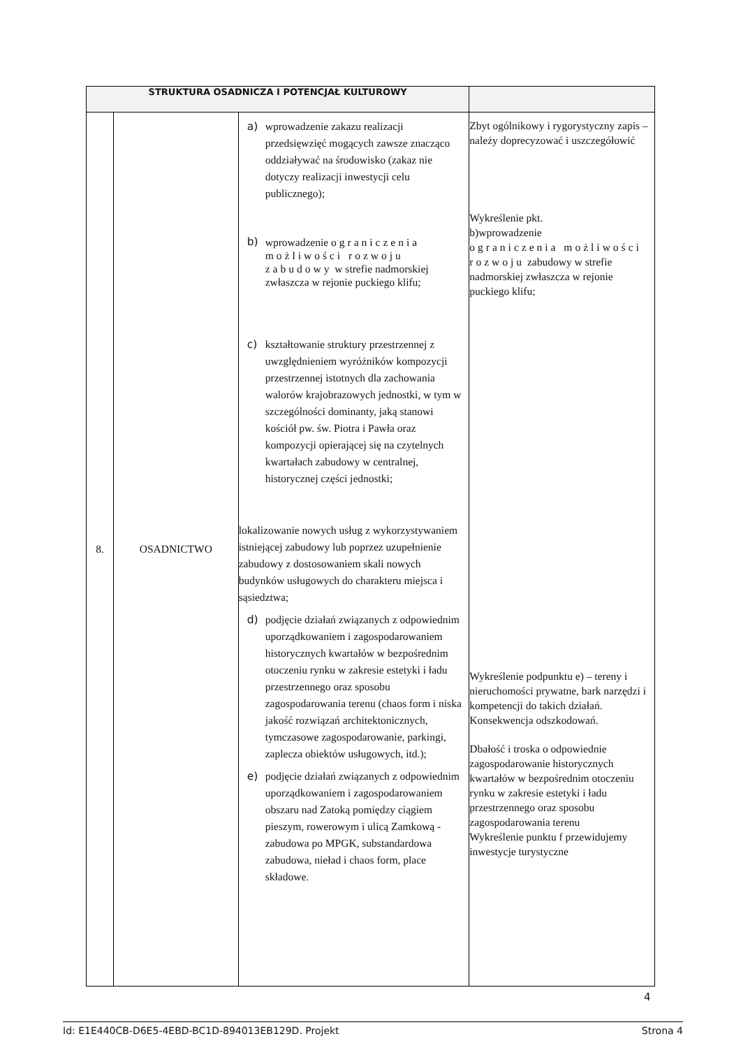| STRUKTURA OSADNICZA I POTENCJAŁ KULTUROWY | | | |
| --- | --- | --- | --- |
| 8. | OSADNICTWO | a) wprowadzenie zakazu realizacji przedsięwzięć mogących zawsze znacząco oddziaływać na środowisko (zakaz nie dotyczy realizacji inwestycji celu publicznego); b) wprowadzenie ograniczenia możliwości rozwoju zabudowy w strefie nadmorskiej zwłaszcza w rejonie puckiego klifu; c) kształtowanie struktury przestrzennej z uwzględnieniem wyróżników kompozycji przestrzennej istotnych dla zachowania walorów krajobrazowych jednostki, w tym w szczególności dominanty, jaką stanowi kościół pw. św. Piotra i Pawła oraz kompozycji opierającej się na czytelnych kwartałach zabudowy w centralnej, historycznej części jednostki; lokalizowanie nowych usług z wykorzystywaniem istniejącej zabudowy lub poprzez uzupełnienie zabudowy z dostosowaniem skali nowych budynków usługowych do charakteru miejsca i sąsiedztwa; d) podjęcie działań związanych z odpowiednim uporządkowaniem i zagospodarowaniem historycznych kwartałów w bezpośrednim otoczeniu rynku w zakresie estetyki i ładu przestrzennego oraz sposobu zagospodarowania terenu (chaos form i niska jakość rozwiązań architektonicznych, tymczasowe zagospodarowanie, parkingi, zaplecza obiektów usługowych, itd.); e) podjęcie działań związanych z odpowiednim uporządkowaniem i zagospodarowaniem obszaru nad Zatoką pomiędzy ciągiem pieszym, rowerowym i ulicą Zamkową - zabudowa po MPGK, substandardowa zabudowa, nieład i chaos form, place składowe. | Zbyt ogólnikowy i rygorystyczny zapis – należy doprecyzować i uszczegółowić Wykreślenie pkt. b)wprowadzenie ograniczenia możliwości rozwoju zabudowy w strefie nadmorskiej zwłaszcza w rejonie puckiego klifu; Wykreślenie podpunktu e) – tereny i nieruchomości prywatne, bark narzędzi i kompetencji do takich działań. Konsekwencja odszkodowań. Dbałość i troska o odpowiednie zagospodarowanie historycznych kwartałów w bezpośrednim otoczeniu rynku w zakresie estetyki i ładu przestrzennego oraz sposobu zagospodarowania terenu Wykreślenie punktu f przewidujemy inwestycje turystyczne |
4
Id: E1E440CB-D6E5-4EBD-BC1D-894013EB129D. Projekt Strona 4